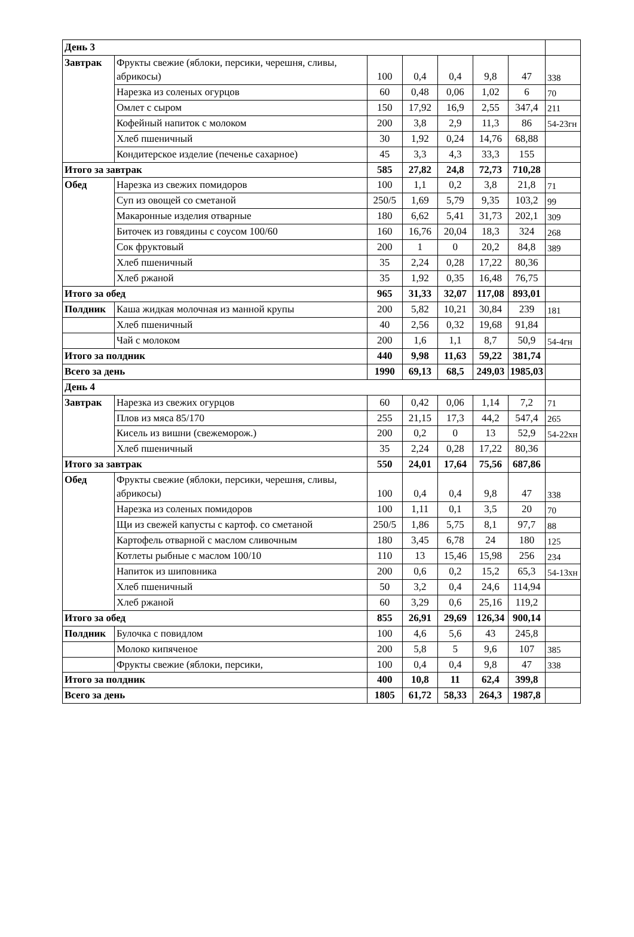| День 3 | | | | | | | |
| Завтрак | Фрукты свежие (яблоки, персики, черешня, сливы, абрикосы) | 100 | 0,4 | 0,4 | 9,8 | 47 | 338 |
| | Нарезка из соленых огурцов | 60 | 0,48 | 0,06 | 1,02 | 6 | 70 |
| | Омлет с сыром | 150 | 17,92 | 16,9 | 2,55 | 347,4 | 211 |
| | Кофейный напиток с молоком | 200 | 3,8 | 2,9 | 11,3 | 86 | 54-23гн |
| | Хлеб пшеничный | 30 | 1,92 | 0,24 | 14,76 | 68,88 | |
| | Кондитерское изделие (печенье сахарное) | 45 | 3,3 | 4,3 | 33,3 | 155 | |
| Итого за завтрак | | 585 | 27,82 | 24,8 | 72,73 | 710,28 | |
| Обед | Нарезка из свежих помидоров | 100 | 1,1 | 0,2 | 3,8 | 21,8 | 71 |
| | Суп из овощей со сметаной | 250/5 | 1,69 | 5,79 | 9,35 | 103,2 | 99 |
| | Макаронные изделия отварные | 180 | 6,62 | 5,41 | 31,73 | 202,1 | 309 |
| | Биточек из говядины с соусом 100/60 | 160 | 16,76 | 20,04 | 18,3 | 324 | 268 |
| | Сок фруктовый | 200 | 1 | 0 | 20,2 | 84,8 | 389 |
| | Хлеб пшеничный | 35 | 2,24 | 0,28 | 17,22 | 80,36 | |
| | Хлеб ржаной | 35 | 1,92 | 0,35 | 16,48 | 76,75 | |
| Итого за обед | | 965 | 31,33 | 32,07 | 117,08 | 893,01 | |
| Полдник | Каша жидкая молочная из манной крупы | 200 | 5,82 | 10,21 | 30,84 | 239 | 181 |
| | Хлеб пшеничный | 40 | 2,56 | 0,32 | 19,68 | 91,84 | |
| | Чай с молоком | 200 | 1,6 | 1,1 | 8,7 | 50,9 | 54-4гн |
| Итого за полдник | | 440 | 9,98 | 11,63 | 59,22 | 381,74 | |
| Всего за день | | 1990 | 69,13 | 68,5 | 249,03 | 1985,03 | |
| День 4 | | | | | | | |
| Завтрак | Нарезка из свежих огурцов | 60 | 0,42 | 0,06 | 1,14 | 7,2 | 71 |
| | Плов из мяса 85/170 | 255 | 21,15 | 17,3 | 44,2 | 547,4 | 265 |
| | Кисель из вишни (свежеморож.) | 200 | 0,2 | 0 | 13 | 52,9 | 54-22хн |
| | Хлеб пшеничный | 35 | 2,24 | 0,28 | 17,22 | 80,36 | |
| Итого за завтрак | | 550 | 24,01 | 17,64 | 75,56 | 687,86 | |
| Обед | Фрукты свежие (яблоки, персики, черешня, сливы, абрикосы) | 100 | 0,4 | 0,4 | 9,8 | 47 | 338 |
| | Нарезка из соленых помидоров | 100 | 1,11 | 0,1 | 3,5 | 20 | 70 |
| | Щи из свежей капусты с картоф. со сметаной | 250/5 | 1,86 | 5,75 | 8,1 | 97,7 | 88 |
| | Картофель отварной с маслом сливочным | 180 | 3,45 | 6,78 | 24 | 180 | 125 |
| | Котлеты рыбные с маслом 100/10 | 110 | 13 | 15,46 | 15,98 | 256 | 234 |
| | Напиток из шиповника | 200 | 0,6 | 0,2 | 15,2 | 65,3 | 54-13хн |
| | Хлеб пшеничный | 50 | 3,2 | 0,4 | 24,6 | 114,94 | |
| | Хлеб ржаной | 60 | 3,29 | 0,6 | 25,16 | 119,2 | |
| Итого за обед | | 855 | 26,91 | 29,69 | 126,34 | 900,14 | |
| Полдник | Булочка с повидлом | 100 | 4,6 | 5,6 | 43 | 245,8 | |
| | Молоко кипяченое | 200 | 5,8 | 5 | 9,6 | 107 | 385 |
| | Фрукты свежие (яблоки, персики, | 100 | 0,4 | 0,4 | 9,8 | 47 | 338 |
| Итого за полдник | | 400 | 10,8 | 11 | 62,4 | 399,8 | |
| Всего за день | | 1805 | 61,72 | 58,33 | 264,3 | 1987,8 | |